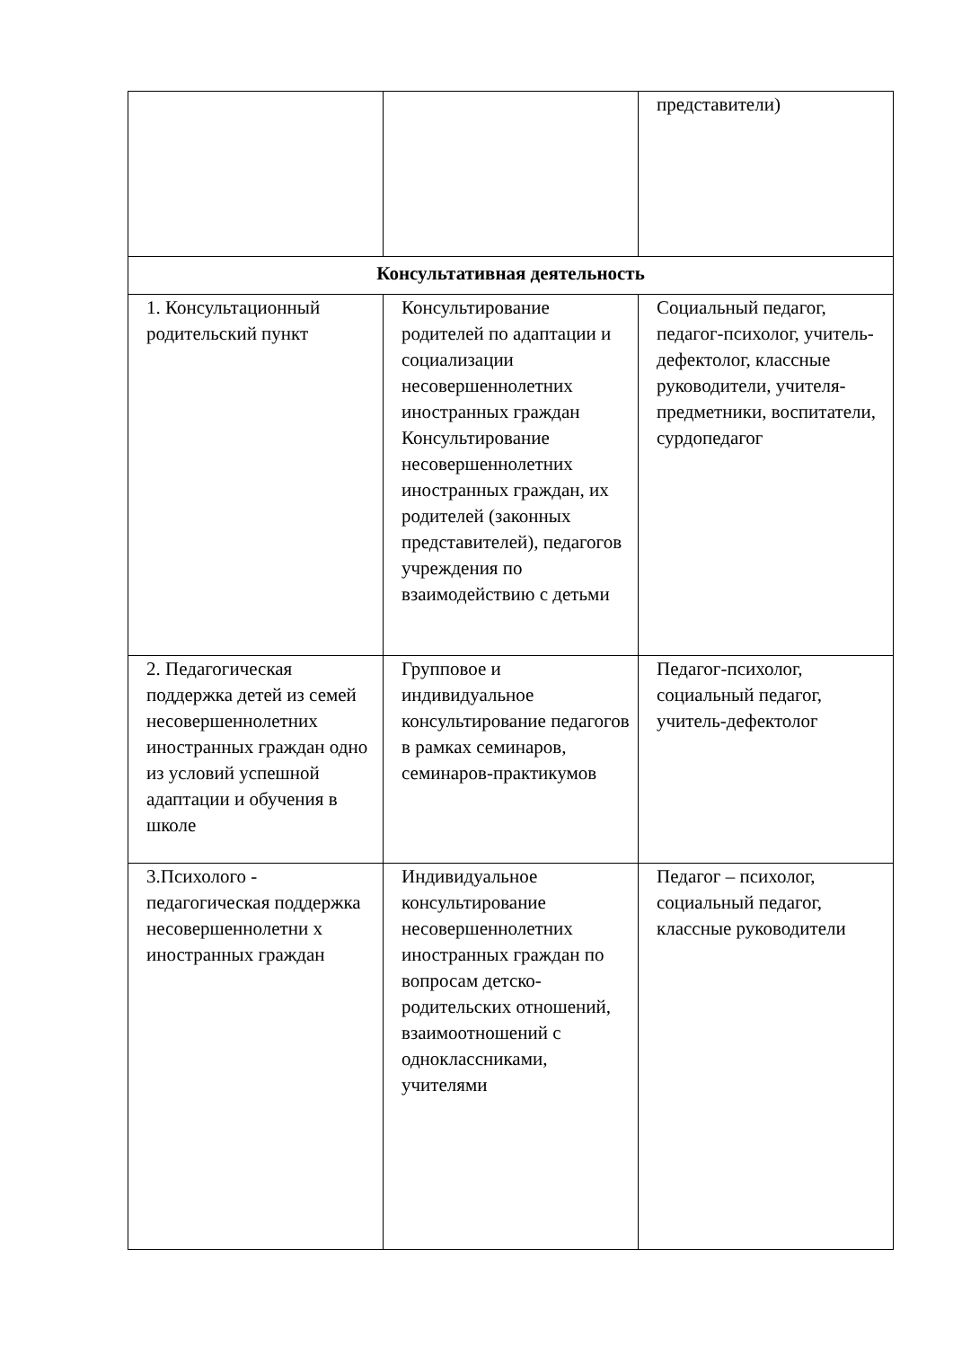| | | представители) |
| Консультативная деятельность | | |
| 1. Консультационный родительский пункт | Консультирование родителей по адаптации и социализации несовершеннолетних иностранных граждан Консультирование несовершеннолетних иностранных граждан, их родителей (законных представителей), педагогов учреждения по взаимодействию с детьми | Социальный педагог, педагог-психолог, учитель-дефектолог, классные руководители, учителя-предметники, воспитатели, сурдопедагог |
| 2. Педагогическая поддержка детей из семей несовершеннолетних иностранных граждан одно из условий успешной адаптации и обучения в школе | Групповое и индивидуальное консультирование педагогов в рамках семинаров, семинаров-практикумов | Педагог-психолог, социальный педагог, учитель-дефектолог |
| 3.Психолого - педагогическая поддержка несовершеннолетни х иностранных граждан | Индивидуальное консультирование несовершеннолетних иностранных граждан по вопросам детско- родительских отношений, взаимоотношений с одноклассниками, учителями | Педагог – психолог, социальный педагог, классные руководители |